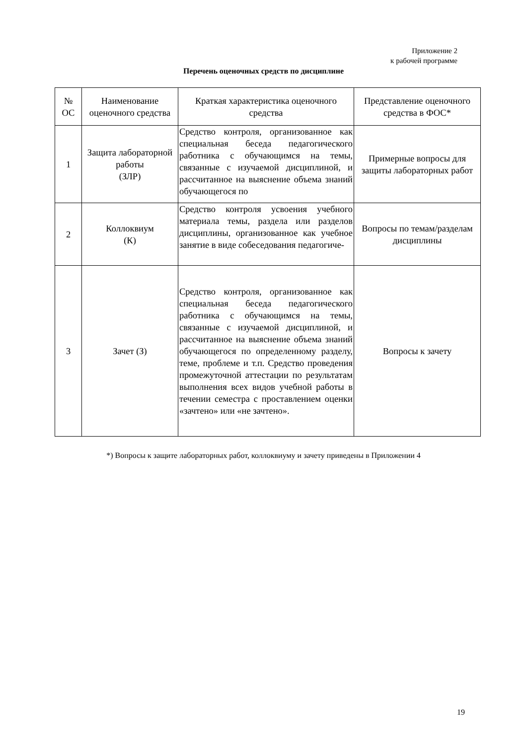Приложение 2
к рабочей программе
Перечень оценочных средств по дисциплине
| № ОС | Наименование оценочного средства | Краткая характеристика оценочного средства | Представление оценочного средства в ФОС* |
| --- | --- | --- | --- |
| 1 | Защита лабораторной работы (ЗЛР) | Средство контроля, организованное как специальная беседа педагогического работника с обучающимся на темы, связанные с изучаемой дисциплиной, и рассчитанное на выяснение объема знаний обучающегося по | Примерные вопросы для защиты лабораторных работ |
| 2 | Коллоквиум (К) | Средство контроля усвоения учебного материала темы, раздела или разделов дисциплины, организованное как учебное занятие в виде собеседования педагогиче- | Вопросы по темам/разделам дисциплины |
| 3 | Зачет (З) | Средство контроля, организованное как специальная беседа педагогического работника с обучающимся на темы, связанные с изучаемой дисциплиной, и рассчитанное на выяснение объема знаний обучающегося по определенному разделу, теме, проблеме и т.п. Средство проведения промежуточной аттестации по результатам выполнения всех видов учебной работы в течении семестра с проставлением оценки «зачтено» или «не зачтено». | Вопросы к зачету |
*) Вопросы к защите лабораторных работ, коллоквиуму и зачету приведены в Приложении 4
19